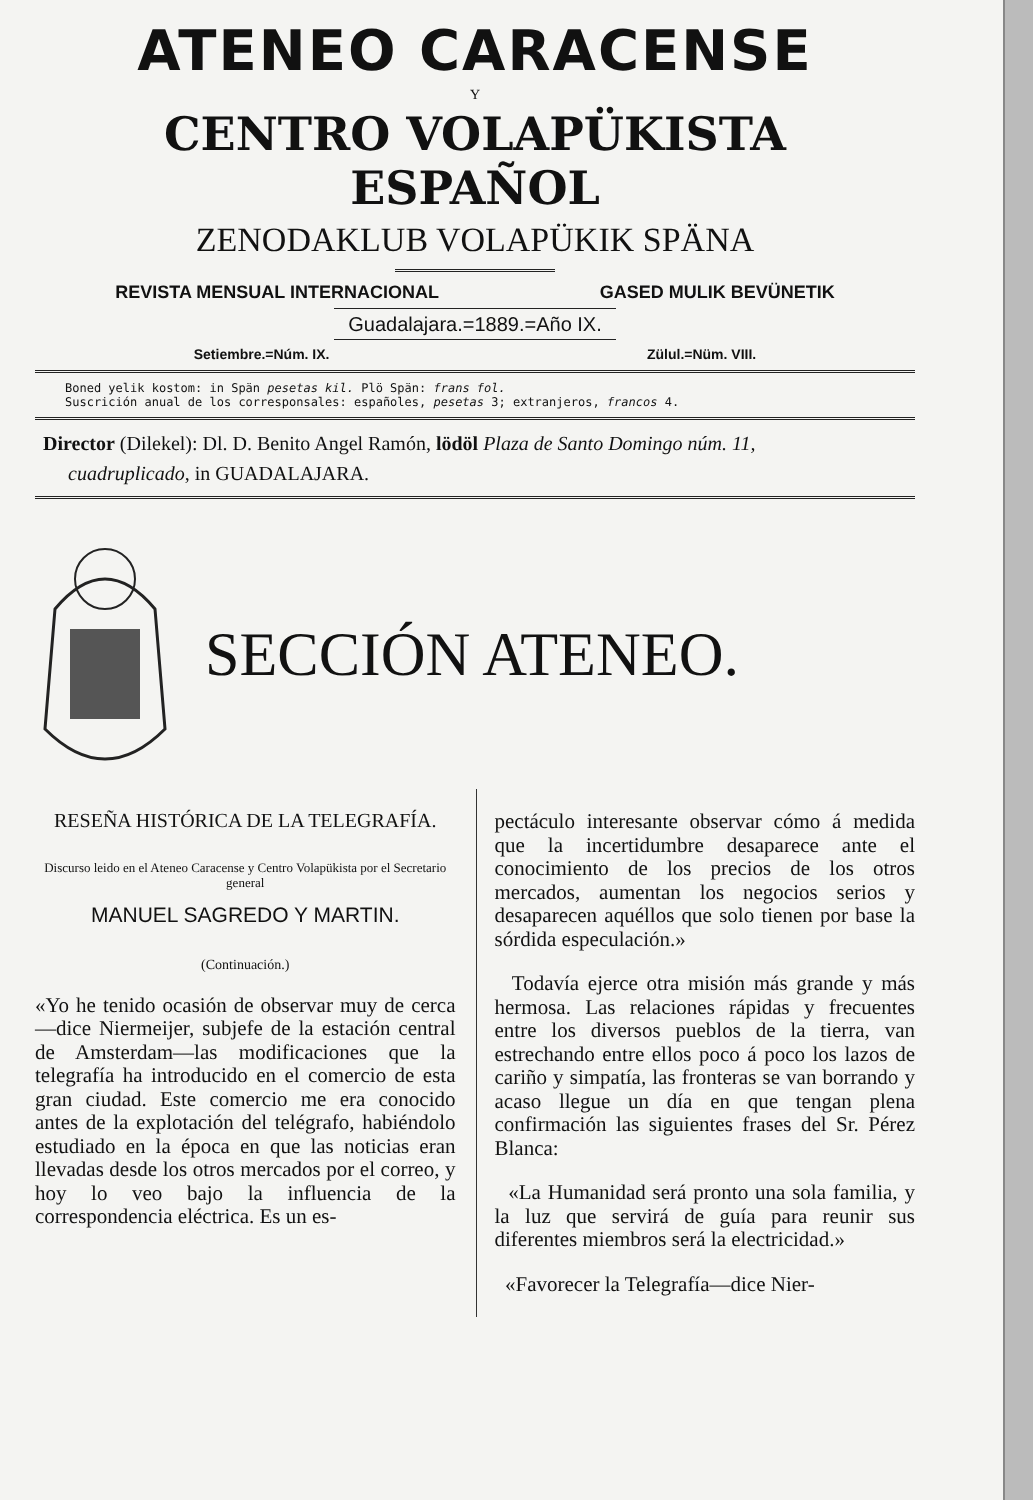ATENEO CARACENSE
Y
CENTRO VOLAPÜKISTA ESPAÑOL
ZENODAKLUB VOLAPÜKIK SPÄNA
REVISTA MENSUAL INTERNACIONAL GASED MULIK BEVÜNETIK
Guadalajara.=1889.=Año IX.
Setiembre.=Núm. IX. Zülul.=Nüm. VIII.
Boned yelik kostom: in Spän pesetas kil. Plö Spän: frans fol.
Suscrición anual de los corresponsales: españoles, pesetas 3; extranjeros, francos 4.
Director (Dilekel): Dl. D. Benito Angel Ramón, lödöl Plaza de Santo Domingo núm. 11,
cuadruplicado, in GUADALAJARA.
SECCIÓN ATENEO.
RESEÑA HISTÓRICA DE LA TELEGRAFÍA.
Discurso leido en el Ateneo Caracense y Centro Volapükista por el Secretario general
MANUEL SAGREDO Y MARTIN.
(Continuación.)
«Yo he tenido ocasión de observar muy de cerca—dice Niermeijer, subjefe de la estación central de Amsterdam—las modificaciones que la telegrafía ha introducido en el comercio de esta gran ciudad. Este comercio me era conocido antes de la explotación del telégrafo, habiéndolo estudiado en la época en que las noticias eran llevadas desde los otros mercados por el correo, y hoy lo veo bajo la influencia de la correspondencia eléctrica. Es un es-
pectáculo interesante observar cómo á medida que la incertidumbre desaparece ante el conocimiento de los precios de los otros mercados, aumentan los negocios serios y desaparecen aquéllos que solo tienen por base la sórdida especulación.»
Todavía ejerce otra misión más grande y más hermosa. Las relaciones rápidas y frecuentes entre los diversos pueblos de la tierra, van estrechando entre ellos poco á poco los lazos de cariño y simpatía, las fronteras se van borrando y acaso llegue un día en que tengan plena confirmación las siguientes frases del Sr. Pérez Blanca:
«La Humanidad será pronto una sola familia, y la luz que servirá de guía para reunir sus diferentes miembros será la electricidad.»
«Favorecer la Telegrafía—dice Nier-